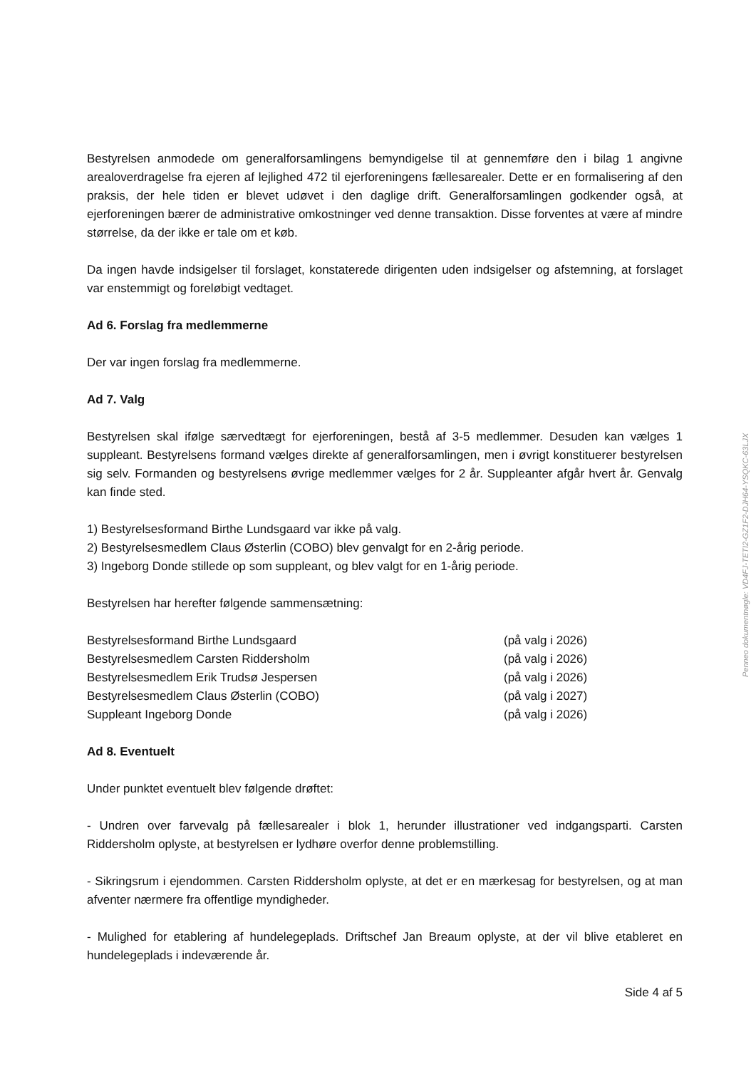Bestyrelsen anmodede om generalforsamlingens bemyndigelse til at gennemføre den i bilag 1 angivne arealoverdragelse fra ejeren af lejlighed 472 til ejerforeningens fællesarealer. Dette er en formalisering af den praksis, der hele tiden er blevet udøvet i den daglige drift. Generalforsamlingen godkender også, at ejerforeningen bærer de administrative omkostninger ved denne transaktion. Disse forventes at være af mindre størrelse, da der ikke er tale om et køb.
Da ingen havde indsigelser til forslaget, konstaterede dirigenten uden indsigelser og afstemning, at forslaget var enstemmigt og foreløbigt vedtaget.
Ad 6. Forslag fra medlemmerne
Der var ingen forslag fra medlemmerne.
Ad 7. Valg
Bestyrelsen skal ifølge særvedtægt for ejerforeningen, bestå af 3-5 medlemmer. Desuden kan vælges 1 suppleant. Bestyrelsens formand vælges direkte af generalforsamlingen, men i øvrigt konstituerer bestyrelsen sig selv. Formanden og bestyrelsens øvrige medlemmer vælges for 2 år. Suppleanter afgår hvert år. Genvalg kan finde sted.
1) Bestyrelsesformand Birthe Lundsgaard var ikke på valg.
2) Bestyrelsesmedlem Claus Østerlin (COBO) blev genvalgt for en 2-årig periode.
3) Ingeborg Donde stillede op som suppleant, og blev valgt for en 1-årig periode.
Bestyrelsen har herefter følgende sammensætning:
Bestyrelsesformand Birthe Lundsgaard (på valg i 2026)
Bestyrelsesmedlem Carsten Riddersholm (på valg i 2026)
Bestyrelsesmedlem Erik Trudsø Jespersen (på valg i 2026)
Bestyrelsesmedlem Claus Østerlin (COBO) (på valg i 2027)
Suppleant Ingeborg Donde (på valg i 2026)
Ad 8. Eventuelt
Under punktet eventuelt blev følgende drøftet:
- Undren over farvevalg på fællesarealer i blok 1, herunder illustrationer ved indgangsparti. Carsten Riddersholm oplyste, at bestyrelsen er lydhøre overfor denne problemstilling.
- Sikringsrum i ejendommen. Carsten Riddersholm oplyste, at det er en mærkesag for bestyrelsen, og at man afventer nærmere fra offentlige myndigheder.
- Mulighed for etablering af hundelegeplads. Driftschef Jan Breaum oplyste, at der vil blive etableret en hundelegeplads i indeværende år.
Side 4 af 5
Penneo dokumentnøgle: VD4FJ-TETI2-GZ1F2-DJH64-YSQKC-63LJX